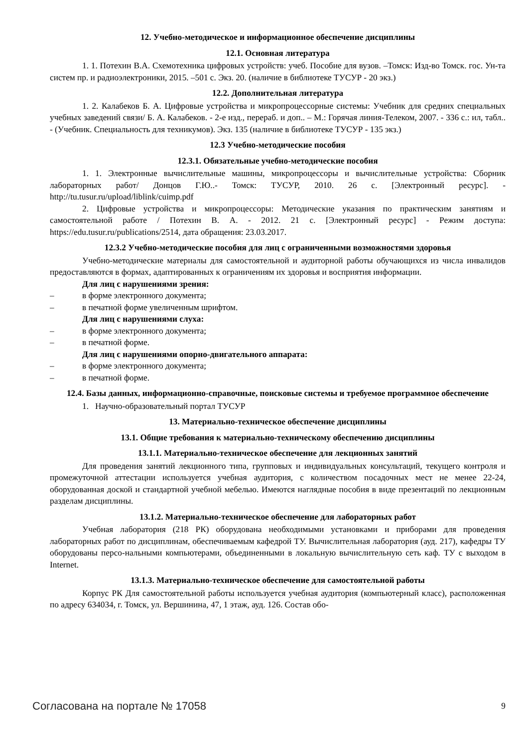12. Учебно-методическое и информационное обеспечение дисциплины
12.1. Основная литература
1. 1. Потехин В.А. Схемотехника цифровых устройств: учеб. Пособие для вузов. –Томск: Изд-во Томск. гос. Ун-та систем пр. и радиоэлектроники, 2015. –501 с. Экз. 20. (наличие в библиотеке ТУСУР - 20 экз.)
12.2. Дополнительная литература
1. 2. Калабеков Б. А. Цифровые устройства и микропроцессорные системы: Учебник для средних специальных учебных заведений связи/ Б. А. Калабеков. - 2-е изд., перераб. и доп.. – М.: Горячая линия-Телеком, 2007. - 336 с.: ил, табл.. - (Учебник. Специальность для техникумов). Экз. 135 (наличие в библиотеке ТУСУР - 135 экз.)
12.3 Учебно-методические пособия
12.3.1. Обязательные учебно-методические пособия
1. 1. Электронные вычислительные машины, микропроцессоры и вычислительные устройства: Сборник лабораторных работ/ Донцов Г.Ю..- Томск: ТУСУР, 2010. 26 с. [Электронный ресурс]. - http://tu.tusur.ru/upload/liblink/cuimp.pdf
2. Цифровые устройства и микропроцессоры: Методические указания по практическим занятиям и самостоятельной работе / Потехин В. А. - 2012. 21 с. [Электронный ресурс] - Режим доступа: https://edu.tusur.ru/publications/2514, дата обращения: 23.03.2017.
12.3.2 Учебно-методические пособия для лиц с ограниченными возможностями здоровья
Учебно-методические материалы для самостоятельной и аудиторной работы обучающихся из числа инвалидов предоставляются в формах, адаптированных к ограничениям их здоровья и восприятия информации.
Для лиц с нарушениями зрения:
– в форме электронного документа;
– в печатной форме увеличенным шрифтом.
Для лиц с нарушениями слуха:
– в форме электронного документа;
– в печатной форме.
Для лиц с нарушениями опорно-двигательного аппарата:
– в форме электронного документа;
– в печатной форме.
12.4. Базы данных, информационно-справочные, поисковые системы и требуемое программное обеспечение
1. Научно-образовательный портал ТУСУР
13. Материально-техническое обеспечение дисциплины
13.1. Общие требования к материально-техническому обеспечению дисциплины
13.1.1. Материально-техническое обеспечение для лекционных занятий
Для проведения занятий лекционного типа, групповых и индивидуальных консультаций, текущего контроля и промежуточной аттестации используется учебная аудитория, с количеством посадочных мест не менее 22-24, оборудованная доской и стандартной учебной мебелью. Имеются наглядные пособия в виде презентаций по лекционным разделам дисциплины.
13.1.2. Материально-техническое обеспечение для лабораторных работ
Учебная лаборатория (218 РК) оборудована необходимыми установками и приборами для проведения лабораторных работ по дисциплинам, обеспечиваемым кафедрой ТУ. Вычислительная лаборатория (ауд. 217), кафедры ТУ оборудованы персо-нальными компьютерами, объединенными в локальную вычислительную сеть каф. ТУ с выходом в Internet.
13.1.3. Материально-техническое обеспечение для самостоятельной работы
Корпус РК Для самостоятельной работы используется учебная аудитория (компьютерный класс), расположенная по адресу 634034, г. Томск, ул. Вершинина, 47, 1 этаж, ауд. 126. Состав обо-
Согласована на портале № 17058 9